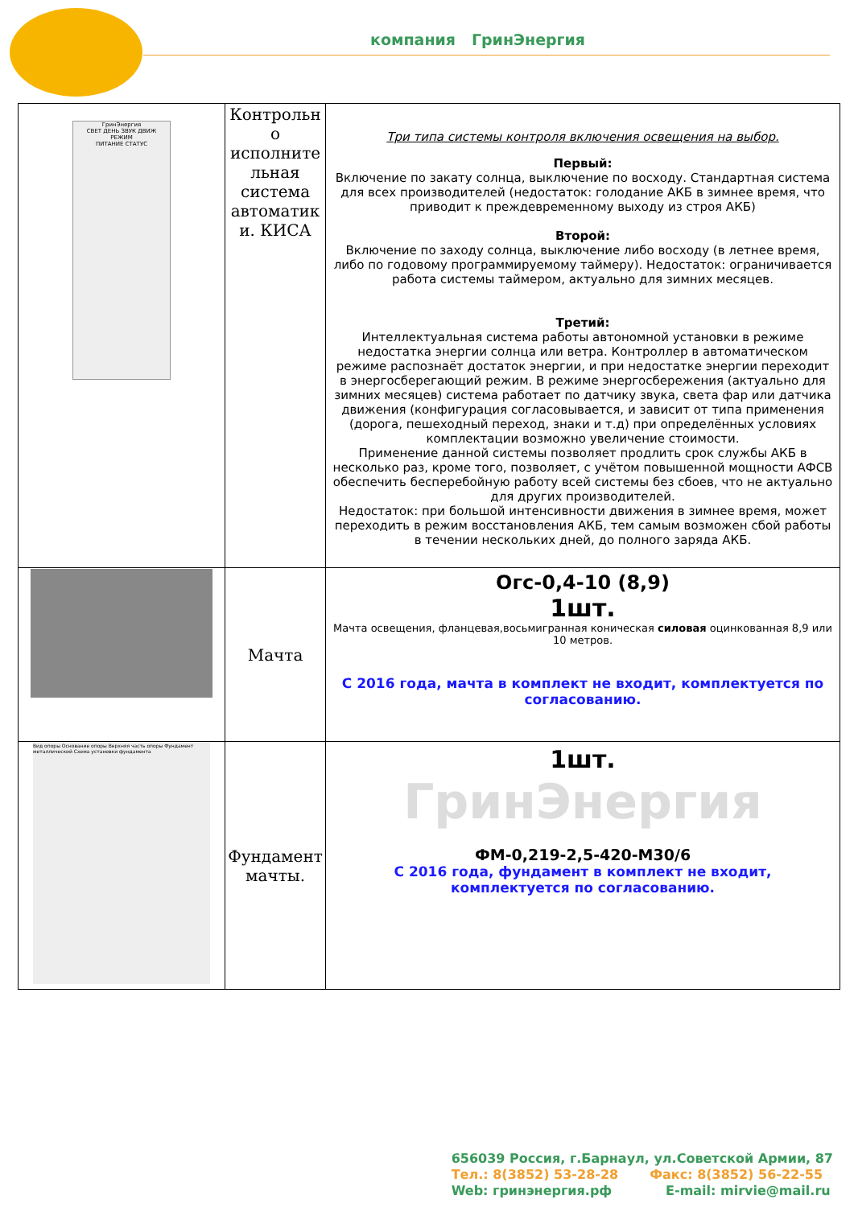компания ГринЭнергия
| ГринЭнергия СВЕТ ДЕНЬ ЗВУК ДВИЖ РЕЖИМ ПИТАНИЕ СТАТУС | Контрольн о исполните льная система автоматик и. КИСА | Три типа системы контроля включения освещения на выбор. Первый: Включение по закату солнца, выключение по восходу. Стандартная система для всех производителей (недостаток: голодание АКБ в зимнее время, что приводит к преждевременному выходу из строя АКБ) Второй: Включение по заходу солнца, выключение либо восходу (в летнее время, либо по годовому программируемому таймеру). Недостаток: ограничивается работа системы таймером, актуально для зимних месяцев. Третий: Интеллектуальная система работы автономной установки в режиме недостатка энергии солнца или ветра. Контроллер в автоматическом режиме распознаёт достаток энергии, и при недостатке энергии переходит в энергосберегающий режим. В режиме энергосбережения (актуально для зимних месяцев) система работает по датчику звука, света фар или датчика движения (конфигурация согласовывается, и зависит от типа применения (дорога, пешеходный переход, знаки и т.д) при определённых условиях комплектации возможно увеличение стоимости. Применение данной системы позволяет продлить срок службы АКБ в несколько раз, кроме того, позволяет, с учётом повышенной мощности АФСВ обеспечить бесперебойную работу всей системы без сбоев, что не актуально для других производителей. Недостаток: при большой интенсивности движения в зимнее время, может переходить в режим восстановления АКБ, тем самым возможен сбой работы в течении нескольких дней, до полного заряда АКБ. |
| | Мачта | Огс-0,4-10 (8,9) 1шт. Мачта освещения, фланцевая,восьмигранная коническая силовая оцинкованная 8,9 или 10 метров. С 2016 года, мачта в комплект не входит, комплектуется по согласованию. |
| Вид опоры Основание опоры Верхняя часть опоры Фундамент металлический Схема установки фундамента | Фундамент мачты. | 1шт. ГринЭнергия ФМ-0,219-2,5-420-М30/6 С 2016 года, фундамент в комплект не входит, комплектуется по согласованию. |
656039 Россия, г.Барнаул, ул.Советской Армии, 87
Тел.: 8(3852) 53-28-28 Факс: 8(3852) 56-22-55
Web: гринэнергия.рф E-mail: mirvie@mail.ru